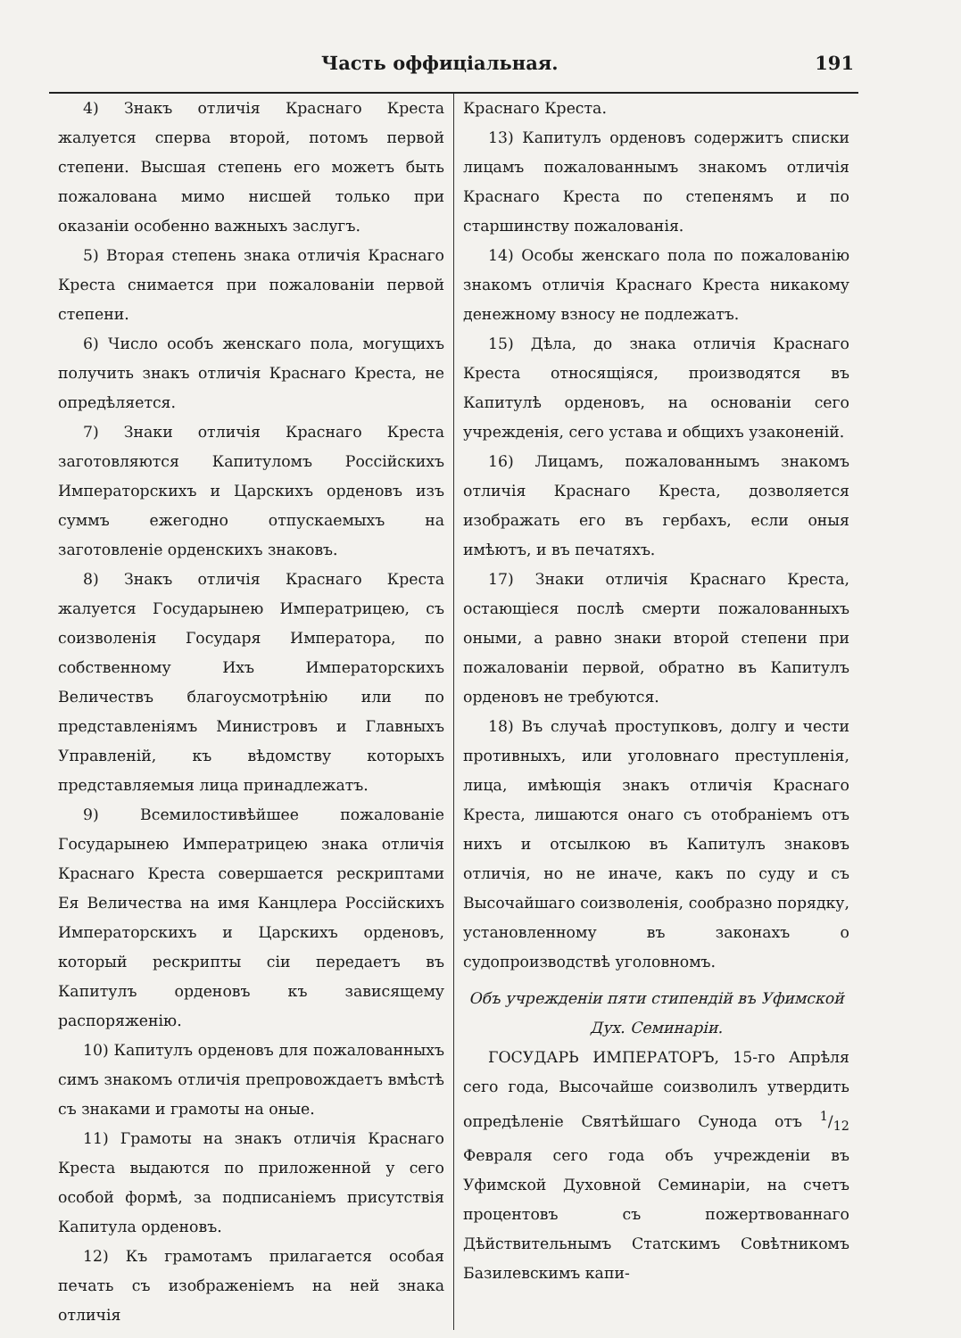Часть оффиціальная. 191
4) Знакъ отличія Краснаго Креста жалуется сперва второй, потомъ первой степени. Высшая степень его можетъ быть пожалована мимо нисшей только при оказаніи особенно важныхъ заслугъ.
5) Вторая степень знака отличія Краснаго Креста снимается при пожалованіи первой степени.
6) Число особъ женскаго пола, могущихъ получить знакъ отличія Краснаго Креста, не опредѣляется.
7) Знаки отличія Краснаго Креста заготовляются Капитуломъ Россійскихъ Императорскихъ и Царскихъ орденовъ изъ суммъ ежегодно отпускаемыхъ на заготовленіе орденскихъ знаковъ.
8) Знакъ отличія Краснаго Креста жалуется Государынею Императрицею, съ соизволенія Государя Императора, по собственному Ихъ Императорскихъ Величествъ благоусмотрѣнію или по представленіямъ Министровъ и Главныхъ Управленій, къ вѣдомству которыхъ представляемыя лица принадлежатъ.
9) Всемилостивѣйшее пожалованіе Государынею Императрицею знака отличія Краснаго Креста совершается рескриптами Ея Величества на имя Канцлера Россійскихъ Императорскихъ и Царскихъ орденовъ, который рескрипты сіи передаетъ въ Капитулъ орденовъ къ зависящему распоряженію.
10) Капитулъ орденовъ для пожалованныхъ симъ знакомъ отличія препровождаетъ вмѣстѣ съ знаками и грамоты на оные.
11) Грамоты на знакъ отличія Краснаго Креста выдаются по приложенной у сего особой формѣ, за подписаніемъ присутствія Капитула орденовъ.
12) Къ грамотамъ прилагается особая печать съ изображеніемъ на ней знака отличія
Краснаго Креста.
13) Капитулъ орденовъ содержитъ списки лицамъ пожалованнымъ знакомъ отличія Краснаго Креста по степенямъ и по старшинству пожалованія.
14) Особы женскаго пола по пожалованію знакомъ отличія Краснаго Креста никакому денежному взносу не подлежатъ.
15) Дѣла, до знака отличія Краснаго Креста относящіяся, производятся въ Капитулѣ орденовъ, на основаніи сего учрежденія, сего устава и общихъ узаконеній.
16) Лицамъ, пожалованнымъ знакомъ отличія Краснаго Креста, дозволяется изображать его въ гербахъ, если оныя имѣютъ, и въ печатяхъ.
17) Знаки отличія Краснаго Креста, остающіеся послѣ смерти пожалованныхъ оными, а равно знаки второй степени при пожалованіи первой, обратно въ Капитулъ орденовъ не требуются.
18) Въ случаѣ проступковъ, долгу и чести противныхъ, или уголовнаго преступленія, лица, имѣющія знакъ отличія Краснаго Креста, лишаются онаго съ отобраніемъ отъ нихъ и отсылкою въ Капитулъ знаковъ отличія, но не иначе, какъ по суду и съ Высочайшаго соизволенія, сообразно порядку, установленному въ законахъ о судопроизводствѣ уголовномъ.
Объ учрежденіи пяти стипендій въ Уфимской Дух. Семинаріи.
ГОСУДАРЬ ИМПЕРАТОРЪ, 15-го Апрѣля сего года, Высочайше соизволилъ утвердить опредѣленіе Святѣйшаго Сунода отъ 1/12 Февраля сего года объ учрежденіи въ Уфимской Духовной Семинаріи, на счетъ процентовъ съ пожертвованнаго Дѣйствительнымъ Статскимъ Совѣтникомъ Базилевскимъ капи-